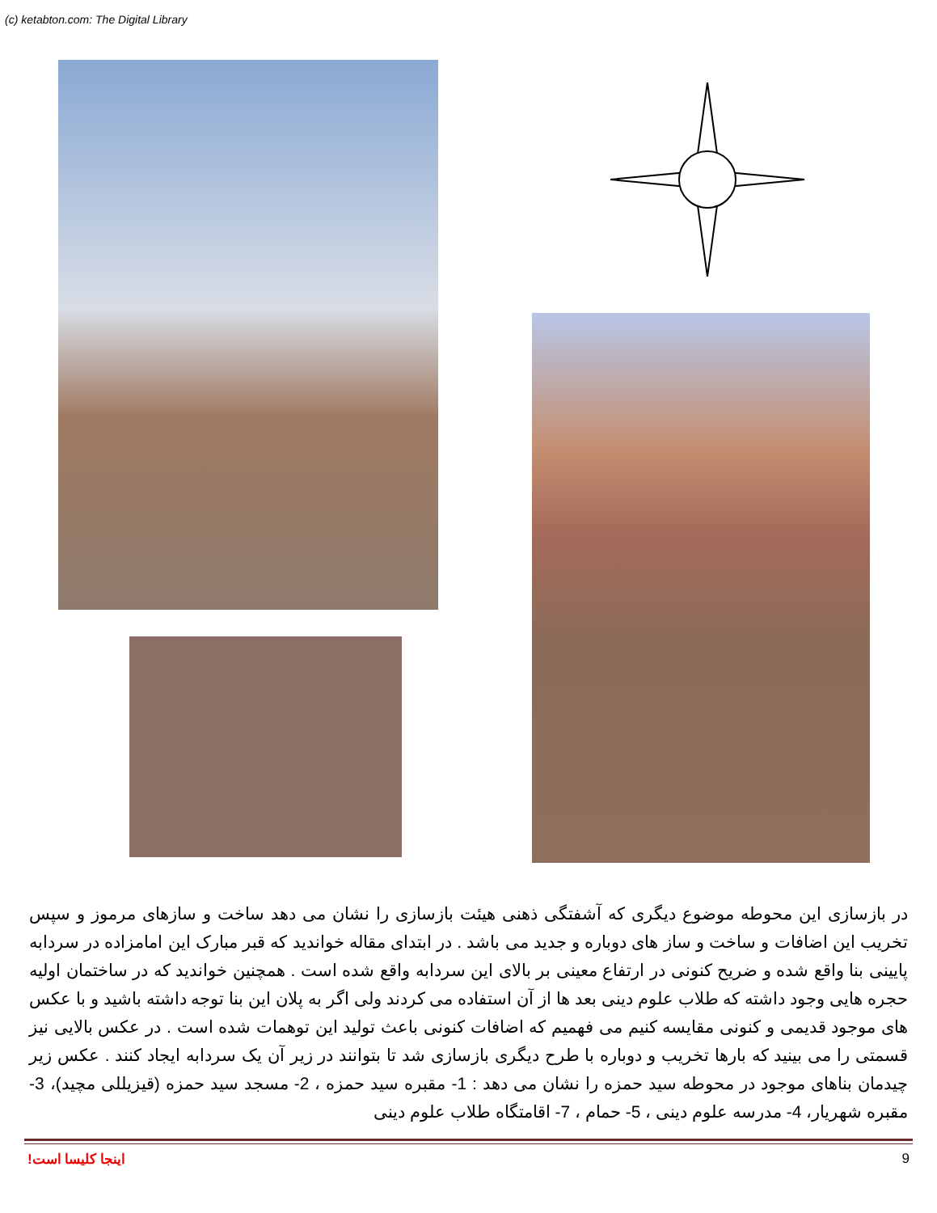(c) ketabton.com: The Digital Library
در بازسازی این محوطه موضوع دیگری که آشفتگی ذهنی هیئت بازسازی را نشان می دهد ساخت و سازهای مرموز و سپس تخریب این اضافات و ساخت و ساز های دوباره و جدید می باشد . در ابتدای مقاله خواندید که قبر مبارک این امامزاده در سردابه پایینی بنا واقع شده و ضریح کنونی در ارتفاع معینی بر بالای این سردابه واقع شده است . همچنین خواندید که در ساختمان اولیه حجره هایی وجود داشته که طلاب علوم دینی بعد ها از آن استفاده می کردند ولی اگر به پلان این بنا توجه داشته باشید و با عکس های موجود قدیمی و کنونی مقایسه کنیم می فهمیم که اضافات کنونی باعث تولید این توهمات شده است . در عکس بالایی نیز قسمتی را می بینید که بارها تخریب و دوباره با طرح دیگری بازسازی شد تا بتوانند در زیر آن یک سردابه ایجاد کنند . عکس زیر چیدمان بناهای موجود در محوطه سید حمزه را نشان می دهد : 1- مقبره سید حمزه ، 2- مسجد سید حمزه (قیزیللی مچید)، 3- مقبره شهریار، 4- مدرسه علوم دینی ، 5- حمام ، 7- اقامتگاه طلاب علوم دینی
اینجا کلیسا است! 9